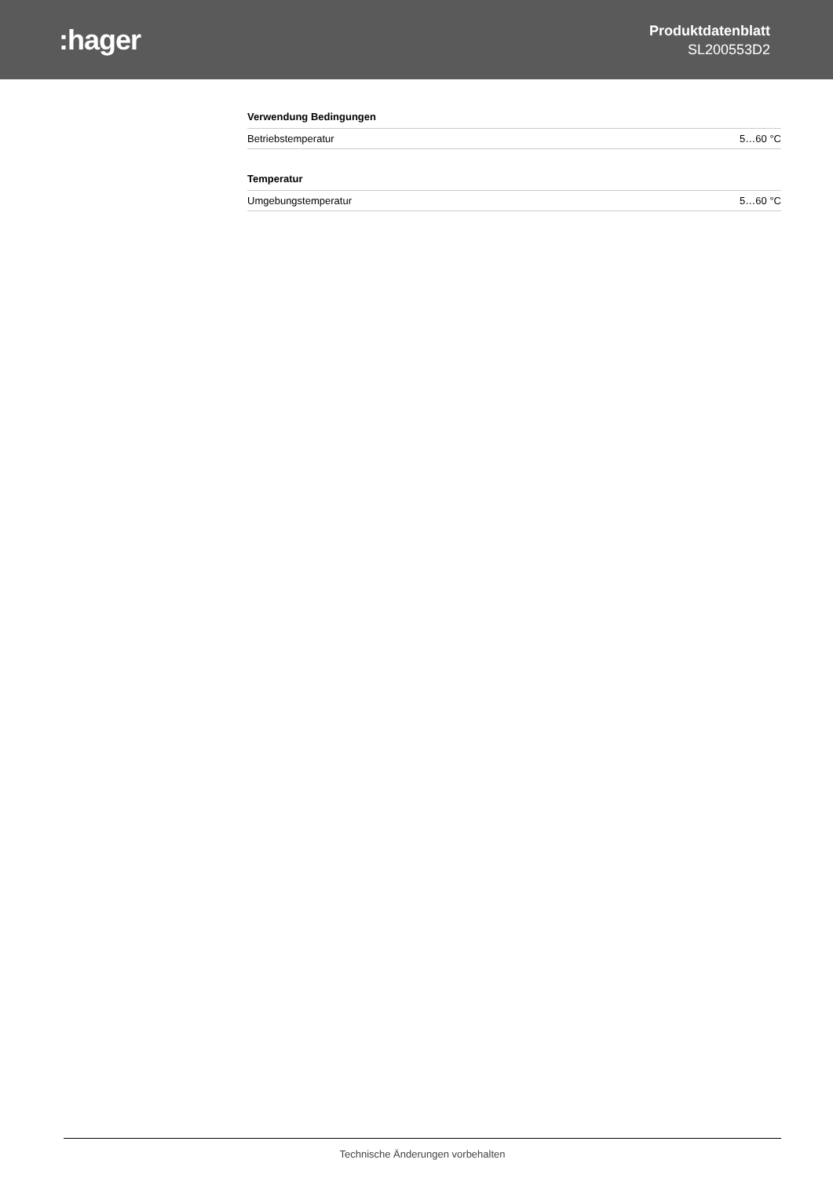:hager
Produktdatenblatt
SL200553D2
Verwendung Bedingungen
| Betriebstemperatur | 5…60 °C |
Temperatur
| Umgebungstemperatur | 5…60 °C |
Technische Änderungen vorbehalten